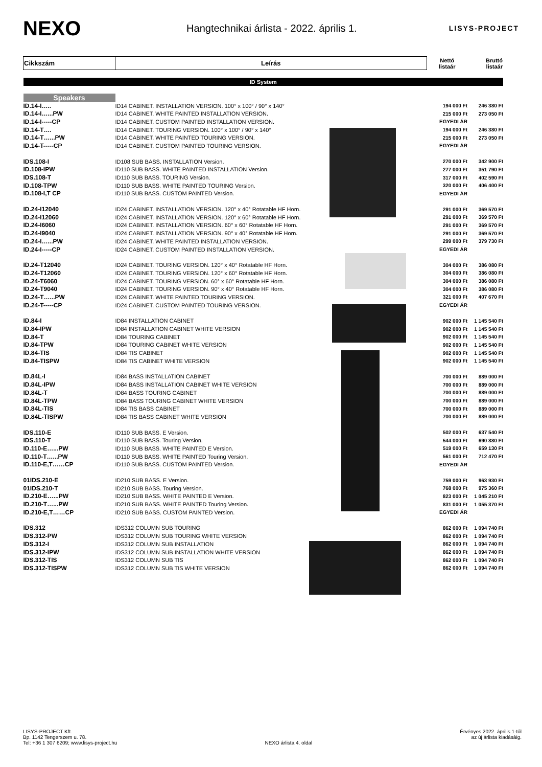NEXO
Hangtechnikai árlista - 2022. április 1.
LISYS-PROJECT
| Cikkszám | Leírás | | Nettó listaár | Bruttó listaár |
| --- | --- | --- | --- | --- |
| ID System | | | | |
| Speakers | | | | |
| ID.14-I….. | ID14 CABINET. INSTALLATION VERSION. 100° x 100° / 90° x 140° | | 194 000 Ft | 246 380 Ft |
| ID.14-I…...PW | ID14 CABINET. WHITE PAINTED INSTALLATION VERSION. | | 215 000 Ft | 273 050 Ft |
| ID.14-I-----CP | ID14 CABINET. CUSTOM PAINTED INSTALLATION VERSION. | | EGYEDI ÁR | |
| ID.14-T…. | ID14 CABINET. TOURING VERSION. 100° x 100° / 90° x 140° | | 194 000 Ft | 246 380 Ft |
| ID.14-T…...PW | ID14 CABINET. WHITE PAINTED TOURING VERSION. | | 215 000 Ft | 273 050 Ft |
| ID.14-T-----CP | ID14 CABINET. CUSTOM PAINTED TOURING VERSION. | | EGYEDI ÁR | |
| IDS.108-I | ID108 SUB BASS. INSTALLATION Version. | | 270 000 Ft | 342 900 Ft |
| ID.108-IPW | ID110 SUB BASS. WHITE PAINTED INSTALLATION Version. | | 277 000 Ft | 351 790 Ft |
| IDS.108-T | ID110 SUB BASS. TOURING Version. | | 317 000 Ft | 402 590 Ft |
| ID.108-TPW | ID110 SUB BASS. WHITE PAINTED TOURING Version. | | 320 000 Ft | 406 400 Ft |
| ID.108-I,T CP | ID110 SUB BASS. CUSTOM PAINTED Version. | | EGYEDI ÁR | |
| ID.24-I12040 | ID24 CABINET. INSTALLATION VERSION. 120° x 40° Rotatable HF Horn. | | 291 000 Ft | 369 570 Ft |
| ID.24-I12060 | ID24 CABINET. INSTALLATION VERSION. 120° x 60° Rotatable HF Horn. | | 291 000 Ft | 369 570 Ft |
| ID.24-I6060 | ID24 CABINET. INSTALLATION VERSION. 60° x 60° Rotatable HF Horn. | | 291 000 Ft | 369 570 Ft |
| ID.24-I9040 | ID24 CABINET. INSTALLATION VERSION. 90° x 40° Rotatable HF Horn. | | 291 000 Ft | 369 570 Ft |
| ID.24-I…...PW | ID24 CABINET. WHITE PAINTED INSTALLATION VERSION. | | 299 000 Ft | 379 730 Ft |
| ID.24-I-----CP | ID24 CABINET. CUSTOM PAINTED INSTALLATION VERSION. | | EGYEDI ÁR | |
| ID.24-T12040 | ID24 CABINET. TOURING VERSION. 120° x 40° Rotatable HF Horn. | | 304 000 Ft | 386 080 Ft |
| ID.24-T12060 | ID24 CABINET. TOURING VERSION. 120° x 60° Rotatable HF Horn. | | 304 000 Ft | 386 080 Ft |
| ID.24-T6060 | ID24 CABINET. TOURING VERSION. 60° x 60° Rotatable HF Horn. | | 304 000 Ft | 386 080 Ft |
| ID.24-T9040 | ID24 CABINET. TOURING VERSION. 90° x 40° Rotatable HF Horn. | | 304 000 Ft | 386 080 Ft |
| ID.24-T…...PW | ID24 CABINET. WHITE PAINTED TOURING VERSION. | | 321 000 Ft | 407 670 Ft |
| ID.24-T-----CP | ID24 CABINET. CUSTOM PAINTED TOURING VERSION. | | EGYEDI ÁR | |
| ID.84-I | ID84 INSTALLATION CABINET | | 902 000 Ft | 1 145 540 Ft |
| ID.84-IPW | ID84 INSTALLATION CABINET WHITE VERSION | | 902 000 Ft | 1 145 540 Ft |
| ID.84-T | ID84 TOURING CABINET | | 902 000 Ft | 1 145 540 Ft |
| ID.84-TPW | ID84 TOURING CABINET WHITE VERSION | | 902 000 Ft | 1 145 540 Ft |
| ID.84-TIS | ID84 TIS CABINET | | 902 000 Ft | 1 145 540 Ft |
| ID.84-TISPW | ID84 TIS CABINET WHITE VERSION | | 902 000 Ft | 1 145 540 Ft |
| ID.84L-I | ID84 BASS INSTALLATION CABINET | | 700 000 Ft | 889 000 Ft |
| ID.84L-IPW | ID84 BASS INSTALLATION CABINET WHITE VERSION | | 700 000 Ft | 889 000 Ft |
| ID.84L-T | ID84 BASS TOURING CABINET | | 700 000 Ft | 889 000 Ft |
| ID.84L-TPW | ID84 BASS TOURING CABINET WHITE VERSION | | 700 000 Ft | 889 000 Ft |
| ID.84L-TIS | ID84 TIS BASS CABINET | | 700 000 Ft | 889 000 Ft |
| ID.84L-TISPW | ID84 TIS BASS CABINET WHITE VERSION | | 700 000 Ft | 889 000 Ft |
| IDS.110-E | ID110 SUB BASS. E Version. | | 502 000 Ft | 637 540 Ft |
| IDS.110-T | ID110 SUB BASS. Touring Version. | | 544 000 Ft | 690 880 Ft |
| ID.110-E…...PW | ID110 SUB BASS. WHITE PAINTED E Version. | | 519 000 Ft | 659 130 Ft |
| ID.110-T…...PW | ID110 SUB BASS. WHITE PAINTED Touring Version. | | 561 000 Ft | 712 470 Ft |
| ID.110-E,T……CP | ID110 SUB BASS. CUSTOM PAINTED Version. | | EGYEDI ÁR | |
| 01IDS.210-E | ID210 SUB BASS. E Version. | | 759 000 Ft | 963 930 Ft |
| 01IDS.210-T | ID210 SUB BASS. Touring Version. | | 768 000 Ft | 975 360 Ft |
| ID.210-E…...PW | ID210 SUB BASS. WHITE PAINTED E Version. | | 823 000 Ft | 1 045 210 Ft |
| ID.210-T…...PW | ID210 SUB BASS. WHITE PAINTED Touring Version. | | 831 000 Ft | 1 055 370 Ft |
| ID.210-E,T……CP | ID210 SUB BASS. CUSTOM PAINTED Version. | | EGYEDI ÁR | |
| IDS.312 | IDS312 COLUMN SUB TOURING | | 862 000 Ft | 1 094 740 Ft |
| IDS.312-PW | IDS312 COLUMN SUB TOURING WHITE VERSION | | 862 000 Ft | 1 094 740 Ft |
| IDS.312-I | IDS312 COLUMN SUB INSTALLATION | | 862 000 Ft | 1 094 740 Ft |
| IDS.312-IPW | IDS312 COLUMN SUB INSTALLATION WHITE VERSION | | 862 000 Ft | 1 094 740 Ft |
| IDS.312-TIS | IDS312 COLUMN SUB TIS | | 862 000 Ft | 1 094 740 Ft |
| IDS.312-TISPW | IDS312 COLUMN SUB TIS WHITE VERSION | | 862 000 Ft | 1 094 740 Ft |
LISYS-PROJECT Kft.
Bp. 1142 Tengerszem u. 78.
Tel: +36 1 307 6209; www.lisys-project.hu
NEXO árlista 4. oldal Érvényes 2022. április 1-től
az új árlista kiadásáig.